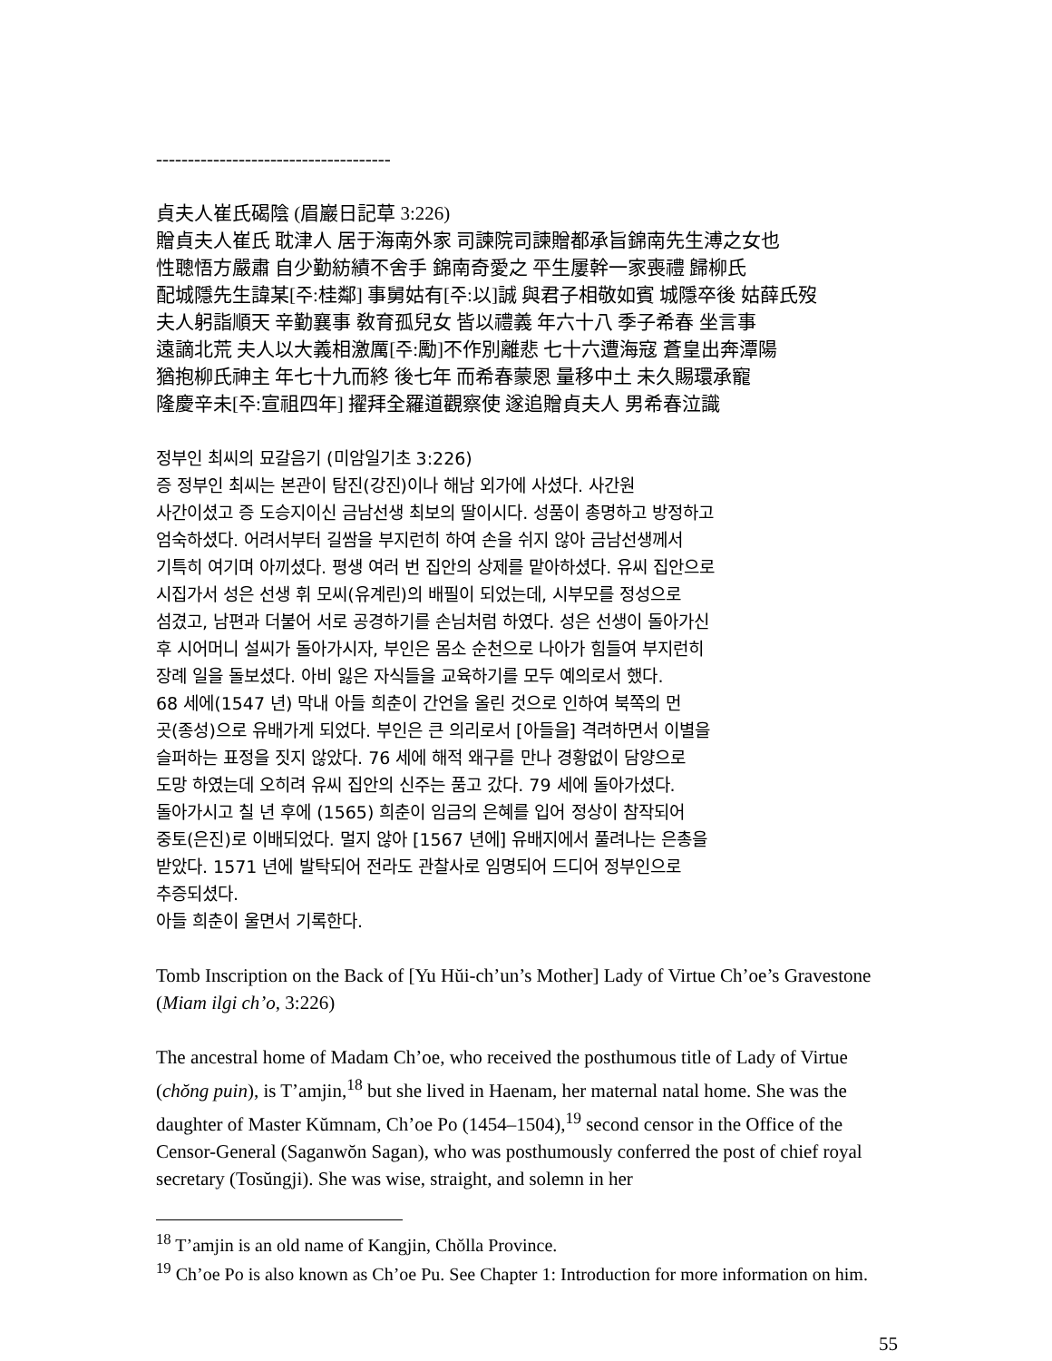-------------------------------------
貞夫人崔氏碣陰 (眉巖日記草 3:226)
贈貞夫人崔氏 耽津人 居于海南外家 司諫院司諫贈都承旨錦南先生溥之女也
性聰悟方嚴肅 自少勤紡績不舍手 錦南奇愛之 平生屢幹一家喪禮 歸柳氏
配城隱先生諱某[주:桂鄰] 事舅姑有[주:以]誠 與君子相敬如賓 城隱卒後 姑薛氏歿
夫人躬詣順天 辛勤襄事 敎育孤兒女 皆以禮義 年六十八 季子希春 坐言事
遠謫北荒 夫人以大義相激厲[주:勵]不作別離悲 七十六遭海寇 蒼皇出奔潭陽
猶抱柳氏神主 年七十九而終 後七年 而希春蒙恩 量移中土 未久賜環承寵
隆慶辛未[주:宣祖四年] 擢拜全羅道觀察使 遂追贈貞夫人 男希春泣識
정부인 최씨의 묘갈음기 (미암일기초 3:226)
증 정부인 최씨는 본관이 탐진(강진)이나 해남 외가에 사셨다. 사간원
사간이셨고 증 도승지이신 금남선생 최보의 딸이시다. 성품이 총명하고 방정하고
엄숙하셨다. 어려서부터 길쌈을 부지런히 하여 손을 쉬지 않아 금남선생께서
기특히 여기며 아끼셨다. 평생 여러 번 집안의 상제를 맡아하셨다. 유씨 집안으로
시집가서 성은 선생 휘 모씨(유계린)의 배필이 되었는데, 시부모를 정성으로
섬겼고, 남편과 더불어 서로 공경하기를 손님처럼 하였다. 성은 선생이 돌아가신
후 시어머니 설씨가 돌아가시자, 부인은 몸소 순천으로 나아가 힘들여 부지런히
장례 일을 돌보셨다. 아비 잃은 자식들을 교육하기를 모두 예의로서 했다.
68 세에(1547 년) 막내 아들 희춘이 간언을 올린 것으로 인하여 북쪽의 먼
곳(종성)으로 유배가게 되었다. 부인은 큰 의리로서 [아들을] 격려하면서 이별을
슬퍼하는 표정을 짓지 않았다. 76 세에 해적 왜구를 만나 경황없이 담양으로
도망 하였는데 오히려 유씨 집안의 신주는 품고 갔다. 79 세에 돌아가셨다.
돌아가시고 칠 년 후에 (1565) 희춘이 임금의 은혜를 입어 정상이 참작되어
중토(은진)로 이배되었다. 멀지 않아 [1567 년에] 유배지에서 풀려나는 은총을
받았다. 1571 년에 발탁되어 전라도 관찰사로 임명되어 드디어 정부인으로
추증되셨다.
아들 희춘이 울면서 기록한다.
Tomb Inscription on the Back of [Yu Hŭi-ch’un’s Mother] Lady of Virtue Ch’oe’s Gravestone (Miam ilgi ch’o, 3:226)
The ancestral home of Madam Ch’oe, who received the posthumous title of Lady of Virtue (chŏng puin), is T’amjin,<sup>18</sup> but she lived in Haenam, her maternal natal home. She was the daughter of Master Kŭmnam, Ch’oe Po (1454–1504),<sup>19</sup> second censor in the Office of the Censor-General (Saganwŏn Sagan), who was posthumously conferred the post of chief royal secretary (Tosŭngji). She was wise, straight, and solemn in her
<sup>18</sup> T’amjin is an old name of Kangjin, Chŏlla Province.
<sup>19</sup> Ch’oe Po is also known as Ch’oe Pu. See Chapter 1: Introduction for more information on him.
55